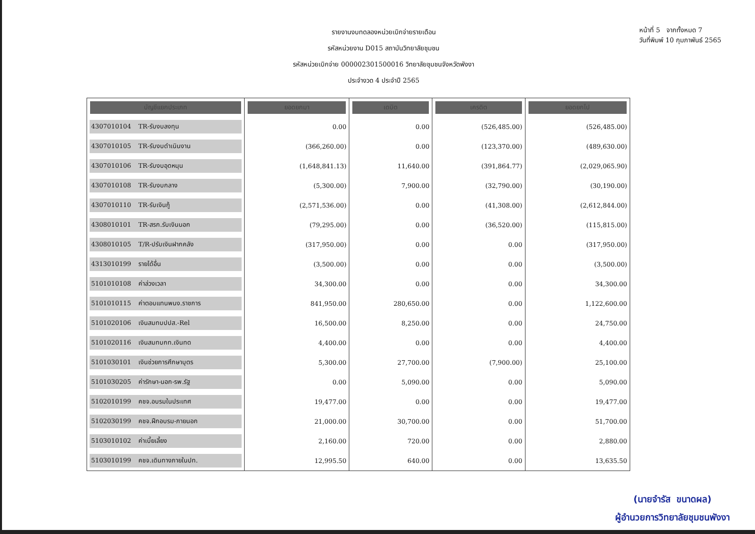รายงานงบทดลองหน่วยเบิกจ่ายรายเดือน
รหัสหน่วยงาน D015 สถาบันวิทยาลัยชุมชน
รหัสหน่วยเบิกจ่าย 000002301500016 วิทยาลัยชุมชนจังหวัดพังงา
ประจำงวด 4 ประจำปี 2565
หน้าที่ 5 จากทั้งหมด 7
วันที่พิมพ์ 10 กุมภาพันธ์ 2565
| บัญชีแยกประเภท | ยอดยกมา | เดบิต | เครดิต | ยอดยกไป |
| --- | --- | --- | --- | --- |
| 4307010104 TR-รับงบลงทุน | 0.00 | 0.00 | (526,485.00) | (526,485.00) |
| 4307010105 TR-รับงบดำเนินงาน | (366,260.00) | 0.00 | (123,370.00) | (489,630.00) |
| 4307010106 TR-รับงบอุดหนุน | (1,648,841.13) | 11,640.00 | (391,864.77) | (2,029,065.90) |
| 4307010108 TR-รับงบกลาง | (5,300.00) | 7,900.00 | (32,790.00) | (30,190.00) |
| 4307010110 TR-รับเงินกู้ | (2,571,536.00) | 0.00 | (41,308.00) | (2,612,844.00) |
| 4308010101 TR-สรก.รับเงินนอก | (79,295.00) | 0.00 | (36,520.00) | (115,815.00) |
| 4308010105 T/R-ปรับเงินฝากคลัง | (317,950.00) | 0.00 | 0.00 | (317,950.00) |
| 4313010199 รายได้อื่น | (3,500.00) | 0.00 | 0.00 | (3,500.00) |
| 5101010108 ค่าล่วงเวลา | 34,300.00 | 0.00 | 0.00 | 34,300.00 |
| 5101010115 ค่าตอบแทนพนง.ราชการ | 841,950.00 | 280,650.00 | 0.00 | 1,122,600.00 |
| 5101020106 เงินสมทบปปส.-Rel | 16,500.00 | 8,250.00 | 0.00 | 24,750.00 |
| 5101020116 เงินสมทบกท.เงินทด | 4,400.00 | 0.00 | 0.00 | 4,400.00 |
| 5101030101 เงินช่วยการศึกษาบุตร | 5,300.00 | 27,700.00 | (7,900.00) | 25,100.00 |
| 5101030205 ค่ารักษา-นอก-รพ.รัฐ | 0.00 | 5,090.00 | 0.00 | 5,090.00 |
| 5102010199 คชจ.อบรมในประเทศ | 19,477.00 | 0.00 | 0.00 | 19,477.00 |
| 5102030199 คชจ.ฝึกอบรม-ภายนอก | 21,000.00 | 30,700.00 | 0.00 | 51,700.00 |
| 5103010102 ค่าเบี้ยเลี้ยง | 2,160.00 | 720.00 | 0.00 | 2,880.00 |
| 5103010199 คชจ.เดินทางภายในปท. | 12,995.50 | 640.00 | 0.00 | 13,635.50 |
(นายจำรัส ขนาดผล)
ผู้อำนวยการวิทยาลัยชุมชนพังงา